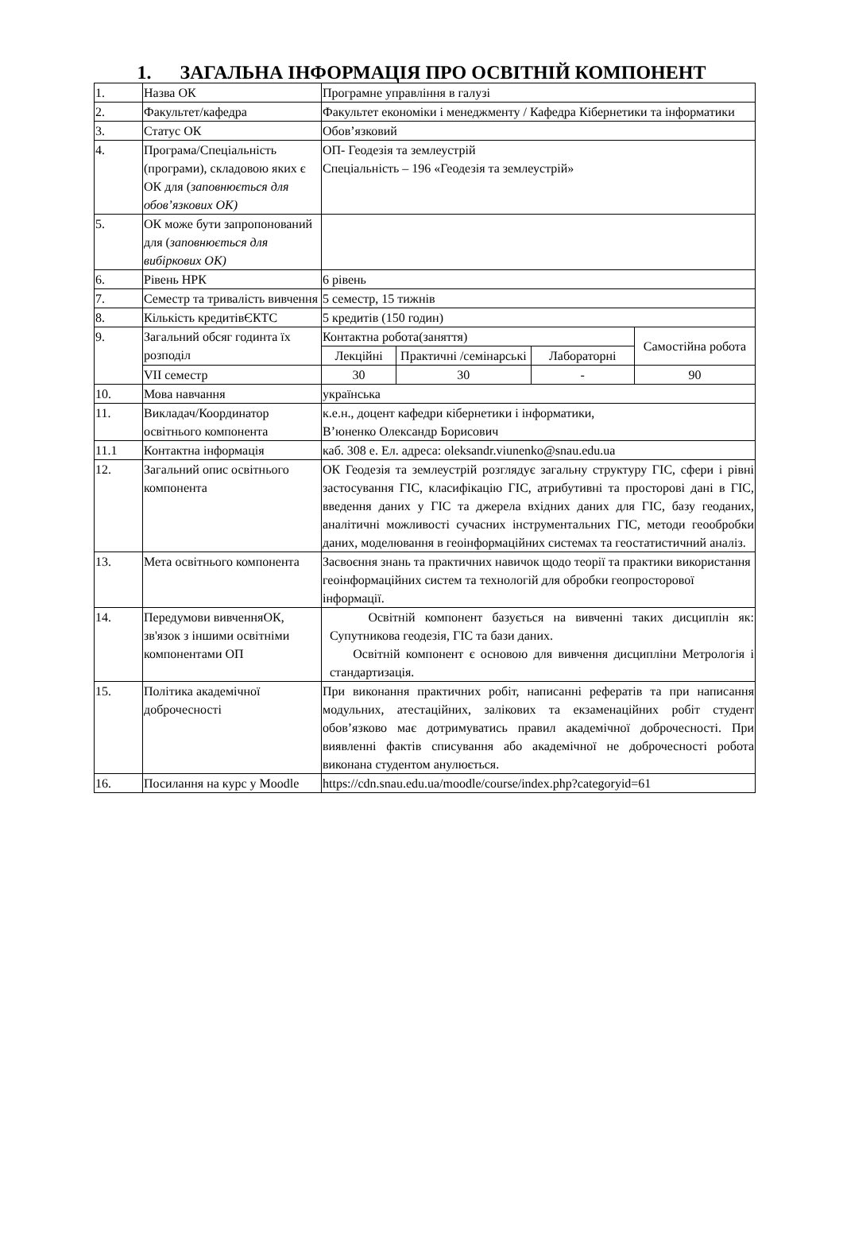1. ЗАГАЛЬНА ІНФОРМАЦІЯ ПРО ОСВІТНІЙ КОМПОНЕНТ
| 1. | Назва ОК | Програмне управління в галузі | | | |
| 2. | Факультет/кафедра | Факультет економіки і менеджменту / Кафедра Кібернетики та інформатики | | | |
| 3. | Статус ОК | Обов’язковий | | | |
| 4. | Програма/Спеціальність (програми), складовою яких є ОК для ( заповнюється для обов’язкових ОК) | ОП- Геодезія та землеустрій Спеціальність – 196 «Геодезія та землеустрій» | | | |
| 5. | ОК може бути запропонований для ( заповнюється для вибіркових ОК) | | | | |
| 6. | Рівень НРК | 6 рівень | | | |
| 7. | Семестр та тривалість вивчення | 5 семестр, 15 тижнів | | | |
| 8. | Кількість кредитівЄКТС | 5 кредитів (150 годин) | | | |
| 9. | Загальний обсяг годинта їх розподіл | Контактна робота(заняття) | | | Самостійна робота |
| | | Лекційні | Практичні /семінарські | Лабораторні | |
| | VII семестр | 30 | 30 | - | 90 |
| 10. | Мова навчання | українська | | | |
| 11. | Викладач/Координатор освітнього компонента | к.е.н., доцент кафедри кібернетики і інформатики, В’юненко Олександр Борисович | | | |
| 11.1 | Контактна інформація | каб. 308 е. Ел. адреса: oleksandr.viunenko@snau.edu.ua | | | |
| 12. | Загальний опис освітнього компонента | ОК Геодезія та землеустрій розглядує загальну структуру ГІС, сфери і рівні застосування ГІС, класифікацію ГІС, атрибутивні та просторові дані в ГІС, введення даних у ГІС та джерела вхідних даних для ГІС, базу геоданих, аналітичні можливості сучасних інструментальних ГІС, методи геообробки даних, моделювання в геоінформаційних системах та геостатистичний аналіз. | | | |
| 13. | Мета освітнього компонента | Засвоєння знань та практичних навичок щодо теорії та практики використання геоінформаційних систем та технологій для обробки геопросторової інформації. | | | |
| 14. | Передумови вивченняОК, зв'язок з іншими освітніми компонентами ОП | Освітній компонент базується на вивченні таких дисциплін як: Супутникова геодезія, ГІС та бази даних. Освітній компонент є основою для вивчення дисципліни Метрологія і стандартизація. | | | |
| 15. | Політика академічної доброчесності | При виконання практичних робіт, написанні рефератів та при написання модульних, атестаційних, залікових та екзаменаційних робіт студент обов’язково має дотримуватись правил академічної доброчесності. При виявленні фактів списування або академічної не доброчесності робота виконана студентом анулюється. | | | |
| 16. | Посилання на курс у Moodle | https://cdn.snau.edu.ua/moodle/course/index.php?categoryid=61 | | | |